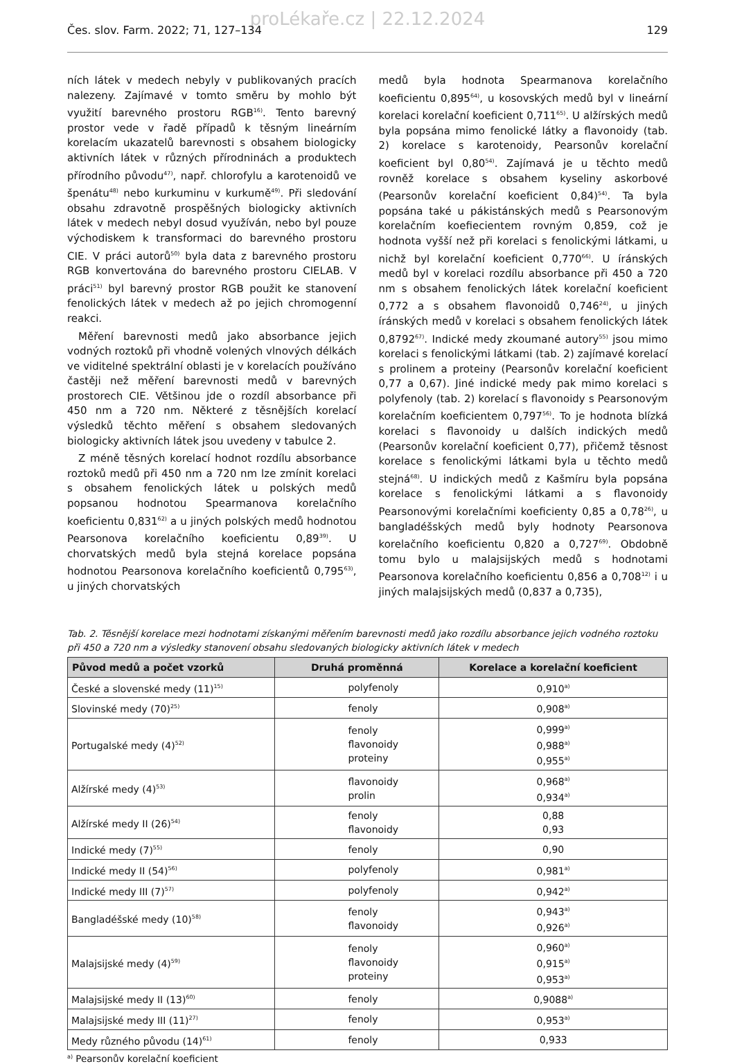proLékaře.cz | 22.12.2024
Čes. slov. Farm. 2022; 71, 127–134 129
ních látek v medech nebyly v publikovaných pracích nalezeny. Zajímavé v tomto směru by mohlo být využití barevného prostoru RGB<sup>16)</sup>. Tento barevný prostor vede v řadě případů k těsným lineárním korelacím ukazatelů barevnosti s obsahem biologicky aktivních látek v různých přírodninách a produktech přírodního původu<sup>47)</sup>, např. chlorofylu a karotenoidů ve špenátu<sup>48)</sup> nebo kurkuminu v kurkumě<sup>49)</sup>. Při sledování obsahu zdravotně prospěšných biologicky aktivních látek v medech nebyl dosud využíván, nebo byl pouze východiskem k transformaci do barevného prostoru CIE. V práci autorů<sup>50)</sup> byla data z barevného prostoru RGB konvertována do barevného prostoru CIELAB. V práci<sup>51)</sup> byl barevný prostor RGB použit ke stanovení fenolických látek v medech až po jejich chromogenní reakci.
Měření barevnosti medů jako absorbance jejich vodných roztoků při vhodně volených vlnových délkách ve viditelné spektrální oblasti je v korelacích používáno častěji než měření barevnosti medů v barevných prostorech CIE. Většinou jde o rozdíl absorbance při 450 nm a 720 nm. Některé z těsnějších korelací výsledků těchto měření s obsahem sledovaných biologicky aktivních látek jsou uvedeny v tabulce 2.
Z méně těsných korelací hodnot rozdílu absorbance roztoků medů při 450 nm a 720 nm lze zmínit korelaci s obsahem fenolických látek u polských medů popsanou hodnotou Spearmanova korelačního koeficientu 0,831<sup>62)</sup> a u jiných polských medů hodnotou Pearsonova korelačního koeficientu 0,89<sup>39)</sup>. U chorvatských medů byla stejná korelace popsána hodnotou Pearsonova korelačního koeficientů 0,795<sup>63)</sup>, u jiných chorvatských
medů byla hodnota Spearmanova korelačního koeficientu 0,895<sup>64)</sup>, u kosovských medů byl v lineární korelaci korelační koeficient 0,711<sup>65)</sup>. U alžírských medů byla popsána mimo fenolické látky a flavonoidy (tab. 2) korelace s karotenoidy, Pearsonův korelační koeficient byl 0,80<sup>54)</sup>. Zajímavá je u těchto medů rovněž korelace s obsahem kyseliny askorbové (Pearsonův korelační koeficient 0,84)<sup>54)</sup>. Ta byla popsána také u pákistánských medů s Pearsonovým korelačním koefiecientem rovným 0,859, což je hodnota vyšší než při korelaci s fenolickými látkami, u nichž byl korelační koeficient 0,770<sup>66)</sup>. U íránských medů byl v korelaci rozdílu absorbance při 450 a 720 nm s obsahem fenolických látek korelační koeficient 0,772 a s obsahem flavonoidů 0,746<sup>24)</sup>, u jiných íránských medů v korelaci s obsahem fenolických látek 0,8792<sup>67)</sup>. Indické medy zkoumané autory<sup>55)</sup> jsou mimo korelaci s fenolickými látkami (tab. 2) zajímavé korelací s prolinem a proteiny (Pearsonův korelační koeficient 0,77 a 0,67). Jiné indické medy pak mimo korelaci s polyfenoly (tab. 2) korelací s flavonoidy s Pearsonovým korelačním koeficientem 0,797<sup>56)</sup>. To je hodnota blízká korelaci s flavonoidy u dalších indických medů (Pearsonův korelační koeficient 0,77), přičemž těsnost korelace s fenolickými látkami byla u těchto medů stejná<sup>68)</sup>. U indických medů z Kašmíru byla popsána korelace s fenolickými látkami a s flavonoidy Pearsonovými korelačními koeficienty 0,85 a 0,78<sup>26)</sup>, u bangladéšských medů byly hodnoty Pearsonova korelačního koeficientu 0,820 a 0,727<sup>69)</sup>. Obdobně tomu bylo u malajsijských medů s hodnotami Pearsonova korelačního koeficientu 0,856 a 0,708<sup>12)</sup> i u jiných malajsijských medů (0,837 a 0,735),
Tab. 2. Těsnější korelace mezi hodnotami získanými měřením barevnosti medů jako rozdílu absorbance jejich vodného roztoku při 450 a 720 nm a výsledky stanovení obsahu sledovaných biologicky aktivních látek v medech
| Původ medů a počet vzorků | Druhá proměnná | Korelace a korelační koeficient |
| --- | --- | --- |
| České a slovenské medy (11)<sup>15)</sup> | polyfenoly | 0,910<sup>a)</sup> |
| Slovinské medy (70)<sup>25)</sup> | fenoly | 0,908<sup>a)</sup> |
| Portugalské medy (4)<sup>52)</sup> | fenoly flavonoidy proteiny | 0,999<sup>a)</sup> 0,988<sup>a)</sup> 0,955<sup>a)</sup> |
| Alžírské medy (4)<sup>53)</sup> | flavonoidy prolin | 0,968<sup>a)</sup> 0,934<sup>a)</sup> |
| Alžírské medy II (26)<sup>54)</sup> | fenoly flavonoidy | 0,88 0,93 |
| Indické medy (7)<sup>55)</sup> | fenoly | 0,90 |
| Indické medy II (54)<sup>56)</sup> | polyfenoly | 0,981<sup>a)</sup> |
| Indické medy III (7)<sup>57)</sup> | polyfenoly | 0,942<sup>a)</sup> |
| Bangladéšské medy (10)<sup>58)</sup> | fenoly flavonoidy | 0,943<sup>a)</sup> 0,926<sup>a)</sup> |
| Malajsijské medy (4)<sup>59)</sup> | fenoly flavonoidy proteiny | 0,960<sup>a)</sup> 0,915<sup>a)</sup> 0,953<sup>a)</sup> |
| Malajsijské medy II (13)<sup>60)</sup> | fenoly | 0,9088<sup>a)</sup> |
| Malajsijské medy III (11)<sup>27)</sup> | fenoly | 0,953<sup>a)</sup> |
| Medy různého původu (14)<sup>61)</sup> | fenoly | 0,933 |
<sup>a)</sup> Pearsonův korelační koeficient